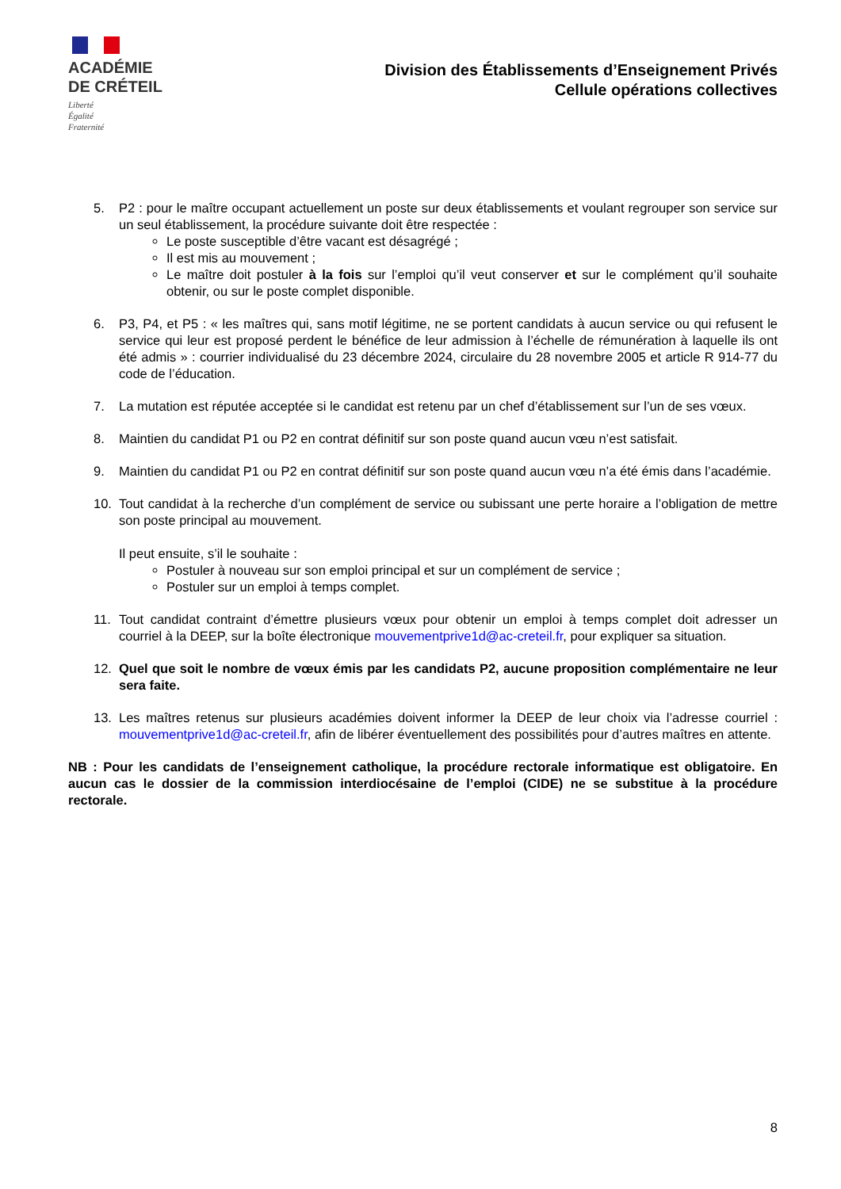ACADÉMIE
DE CRÉTEIL
Liberté
Égalité
Fraternité
Division des Établissements d’Enseignement Privés
Cellule opérations collectives
5. P2 : pour le maître occupant actuellement un poste sur deux établissements et voulant regrouper son service sur un seul établissement, la procédure suivante doit être respectée :
Le poste susceptible d’être vacant est désagrégé ;
Il est mis au mouvement ;
Le maître doit postuler à la fois sur l’emploi qu’il veut conserver et sur le complément qu’il souhaite obtenir, ou sur le poste complet disponible.
6. P3, P4, et P5 : « les maîtres qui, sans motif légitime, ne se portent candidats à aucun service ou qui refusent le service qui leur est proposé perdent le bénéfice de leur admission à l’échelle de rémunération à laquelle ils ont été admis » : courrier individualisé du 23 décembre 2024, circulaire du 28 novembre 2005 et article R 914-77 du code de l’éducation.
7. La mutation est réputée acceptée si le candidat est retenu par un chef d’établissement sur l’un de ses vœux.
8. Maintien du candidat P1 ou P2 en contrat définitif sur son poste quand aucun vœu n’est satisfait.
9. Maintien du candidat P1 ou P2 en contrat définitif sur son poste quand aucun vœu n’a été émis dans l’académie.
10. Tout candidat à la recherche d’un complément de service ou subissant une perte horaire a l’obligation de mettre son poste principal au mouvement.
Il peut ensuite, s’il le souhaite :
Postuler à nouveau sur son emploi principal et sur un complément de service ;
Postuler sur un emploi à temps complet.
11. Tout candidat contraint d’émettre plusieurs vœux pour obtenir un emploi à temps complet doit adresser un courriel à la DEEP, sur la boîte électronique mouvementprive1d@ac-creteil.fr, pour expliquer sa situation.
12. Quel que soit le nombre de vœux émis par les candidats P2, aucune proposition complémentaire ne leur sera faite.
13. Les maîtres retenus sur plusieurs académies doivent informer la DEEP de leur choix via l’adresse courriel : mouvementprive1d@ac-creteil.fr, afin de libérer éventuellement des possibilités pour d’autres maîtres en attente.
NB : Pour les candidats de l’enseignement catholique, la procédure rectorale informatique est obligatoire. En aucun cas le dossier de la commission interdiocésaine de l’emploi (CIDE) ne se substitue à la procédure rectorale.
8